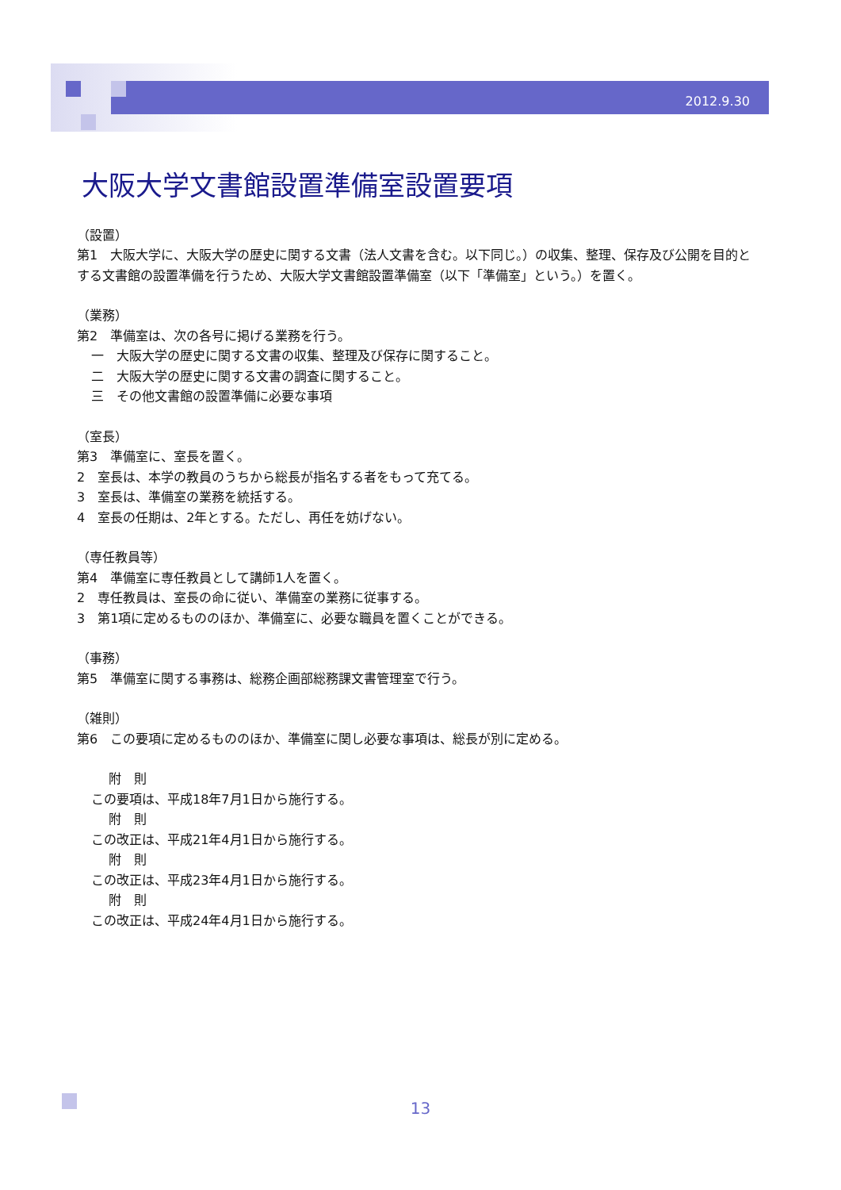2012.9.30
大阪大学文書館設置準備室設置要項
（設置）
第1　大阪大学に、大阪大学の歴史に関する文書（法人文書を含む。以下同じ。）の収集、整理、保存及び公開を目的とする文書館の設置準備を行うため、大阪大学文書館設置準備室（以下「準備室」という。）を置く。
（業務）
第2　準備室は、次の各号に掲げる業務を行う。
一　大阪大学の歴史に関する文書の収集、整理及び保存に関すること。
二　大阪大学の歴史に関する文書の調査に関すること。
三　その他文書館の設置準備に必要な事項
（室長）
第3　準備室に、室長を置く。
2　室長は、本学の教員のうちから総長が指名する者をもって充てる。
3　室長は、準備室の業務を統括する。
4　室長の任期は、2年とする。ただし、再任を妨げない。
（専任教員等）
第4　準備室に専任教員として講師1人を置く。
2　専任教員は、室長の命に従い、準備室の業務に従事する。
3　第1項に定めるもののほか、準備室に、必要な職員を置くことができる。
（事務）
第5　準備室に関する事務は、総務企画部総務課文書管理室で行う。
（雑則）
第6　この要項に定めるもののほか、準備室に関し必要な事項は、総長が別に定める。
附　則
この要項は、平成18年7月1日から施行する。
附　則
この改正は、平成21年4月1日から施行する。
附　則
この改正は、平成23年4月1日から施行する。
附　則
この改正は、平成24年4月1日から施行する。
13